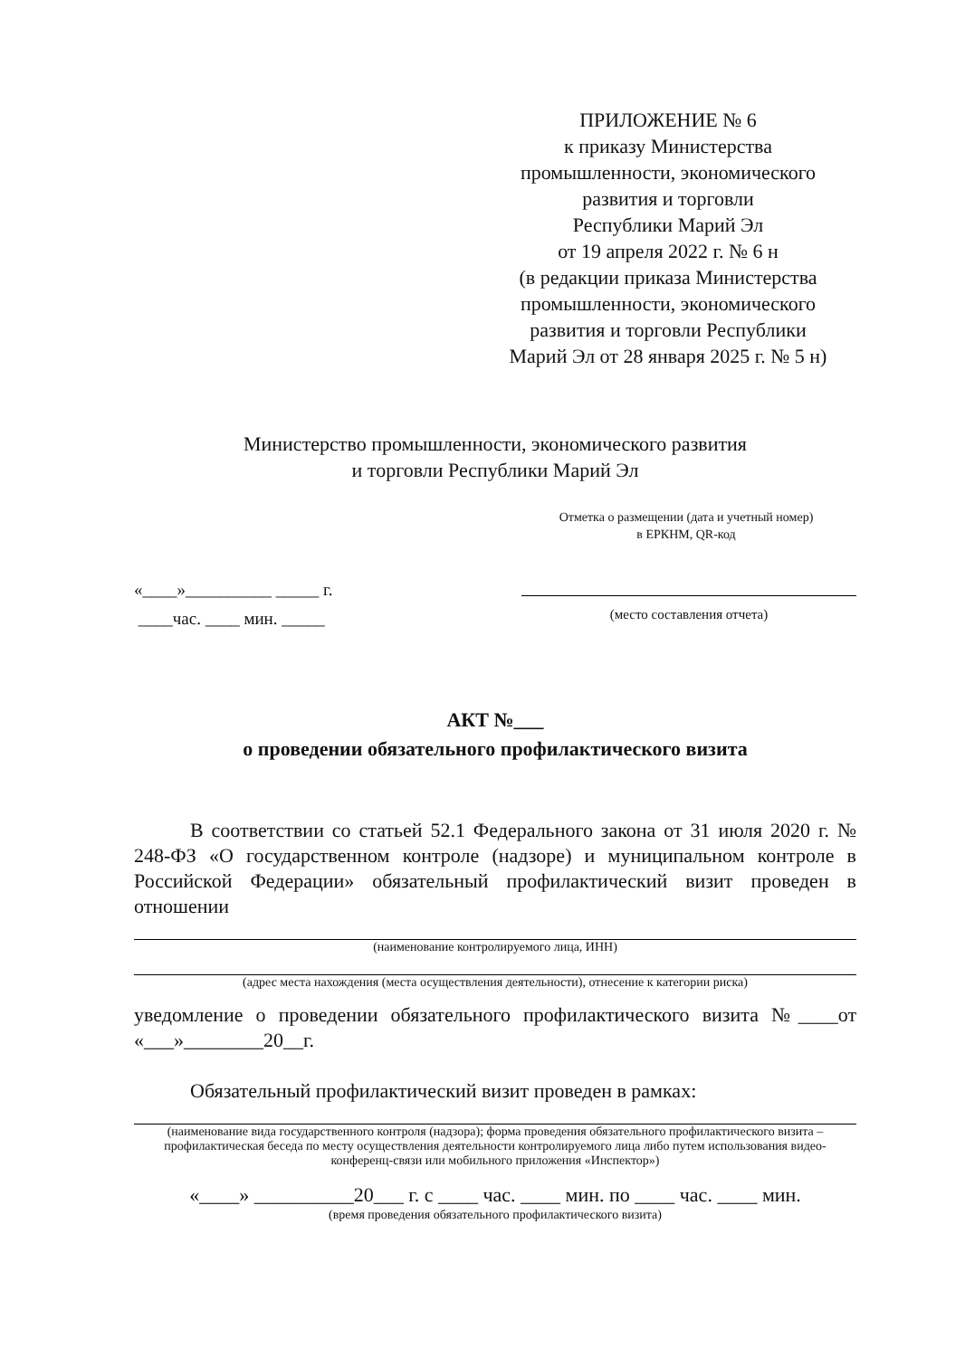ПРИЛОЖЕНИЕ № 6
к приказу Министерства
промышленности, экономического
развития и торговли
Республики Марий Эл
от 19 апреля 2022 г. № 6 н
(в редакции приказа Министерства
промышленности, экономического
развития и торговли Республики
Марий Эл от 28 января 2025 г. № 5 н)
Министерство промышленности, экономического развития
и торговли Республики Марий Эл
Отметка о размещении (дата и учетный номер)
в ЕРКНМ, QR-код
«____»__________ _____ г.
____час. ____ мин. _____
(место составления отчета)
АКТ №___
о проведении обязательного профилактического визита
В соответствии со статьей 52.1 Федерального закона от 31 июля 2020 г. № 248-ФЗ «О государственном контроле (надзоре) и муниципальном контроле в Российской Федерации» обязательный профилактический визит проведен в отношении
(наименование контролируемого лица, ИНН)
(адрес места нахождения (места осуществления деятельности), отнесение к категории риска)
уведомление о проведении обязательного профилактического визита №____от «___»________20__г.
Обязательный профилактический визит проведен в рамках:
(наименование вида государственного контроля (надзора); форма проведения обязательного профилактического визита – профилактическая беседа по месту осуществления деятельности контролируемого лица либо путем использования видео-конференц-связи или мобильного приложения «Инспектор»)
«____» __________20___ г. с ____ час. ____ мин. по ____ час. ____ мин.
(время проведения обязательного профилактического визита)